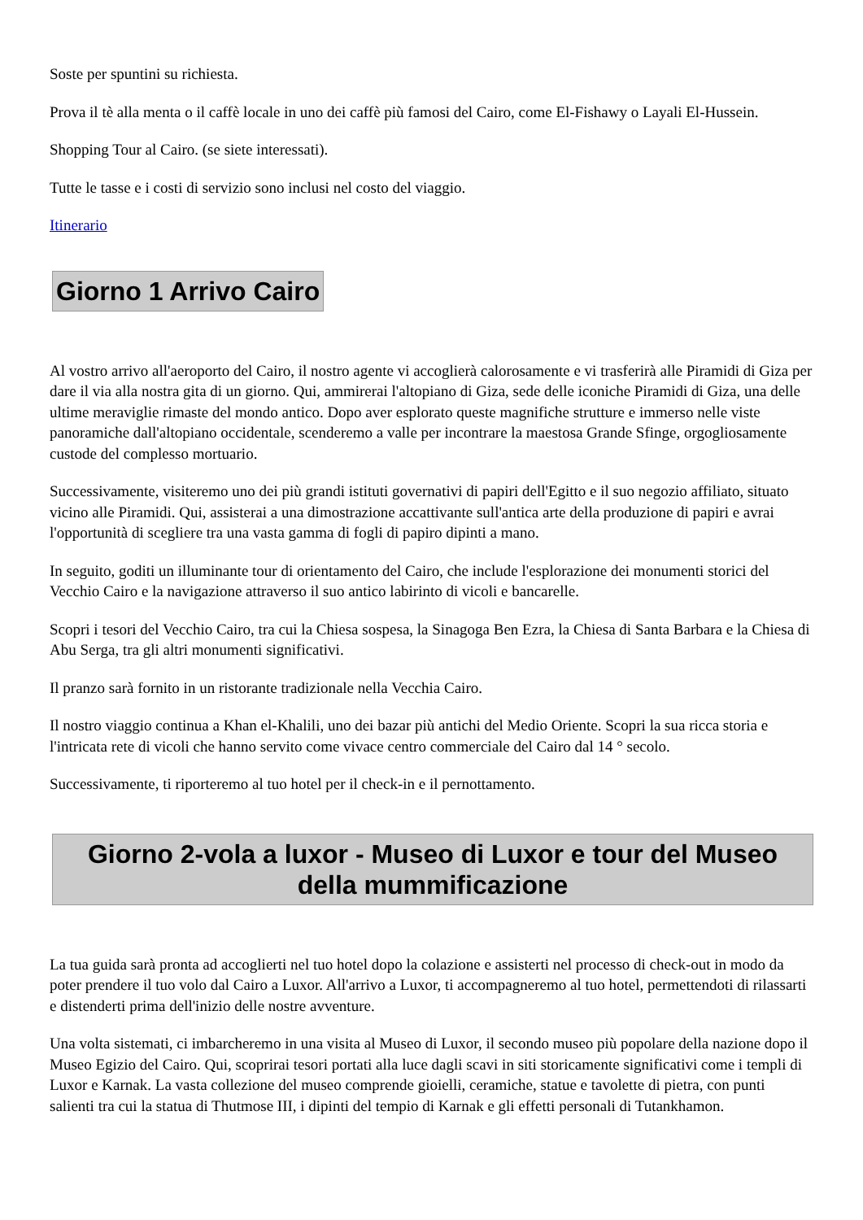Soste per spuntini su richiesta.
Prova il tè alla menta o il caffè locale in uno dei caffè più famosi del Cairo, come El-Fishawy o Layali El-Hussein.
Shopping Tour al Cairo. (se siete interessati).
Tutte le tasse e i costi di servizio sono inclusi nel costo del viaggio.
Itinerario
Giorno 1 Arrivo Cairo
Al vostro arrivo all'aeroporto del Cairo, il nostro agente vi accoglierà calorosamente e vi trasferirà alle Piramidi di Giza per dare il via alla nostra gita di un giorno. Qui, ammirerai l'altopiano di Giza, sede delle iconiche Piramidi di Giza, una delle ultime meraviglie rimaste del mondo antico. Dopo aver esplorato queste magnifiche strutture e immerso nelle viste panoramiche dall'altopiano occidentale, scenderemo a valle per incontrare la maestosa Grande Sfinge, orgogliosamente custode del complesso mortuario.
Successivamente, visiteremo uno dei più grandi istituti governativi di papiri dell'Egitto e il suo negozio affiliato, situato vicino alle Piramidi. Qui, assisterai a una dimostrazione accattivante sull'antica arte della produzione di papiri e avrai l'opportunità di scegliere tra una vasta gamma di fogli di papiro dipinti a mano.
In seguito, goditi un illuminante tour di orientamento del Cairo, che include l'esplorazione dei monumenti storici del Vecchio Cairo e la navigazione attraverso il suo antico labirinto di vicoli e bancarelle.
Scopri i tesori del Vecchio Cairo, tra cui la Chiesa sospesa, la Sinagoga Ben Ezra, la Chiesa di Santa Barbara e la Chiesa di Abu Serga, tra gli altri monumenti significativi.
Il pranzo sarà fornito in un ristorante tradizionale nella Vecchia Cairo.
Il nostro viaggio continua a Khan el-Khalili, uno dei bazar più antichi del Medio Oriente. Scopri la sua ricca storia e l'intricata rete di vicoli che hanno servito come vivace centro commerciale del Cairo dal 14 ° secolo.
Successivamente, ti riporteremo al tuo hotel per il check-in e il pernottamento.
Giorno 2-vola a luxor - Museo di Luxor e tour del Museo della mummificazione
La tua guida sarà pronta ad accoglierti nel tuo hotel dopo la colazione e assisterti nel processo di check-out in modo da poter prendere il tuo volo dal Cairo a Luxor. All'arrivo a Luxor, ti accompagneremo al tuo hotel, permettendoti di rilassarti e distenderti prima dell'inizio delle nostre avventure.
Una volta sistemati, ci imbarcheremo in una visita al Museo di Luxor, il secondo museo più popolare della nazione dopo il Museo Egizio del Cairo. Qui, scoprirai tesori portati alla luce dagli scavi in siti storicamente significativi come i templi di Luxor e Karnak. La vasta collezione del museo comprende gioielli, ceramiche, statue e tavolette di pietra, con punti salienti tra cui la statua di Thutmose III, i dipinti del tempio di Karnak e gli effetti personali di Tutankhamon.